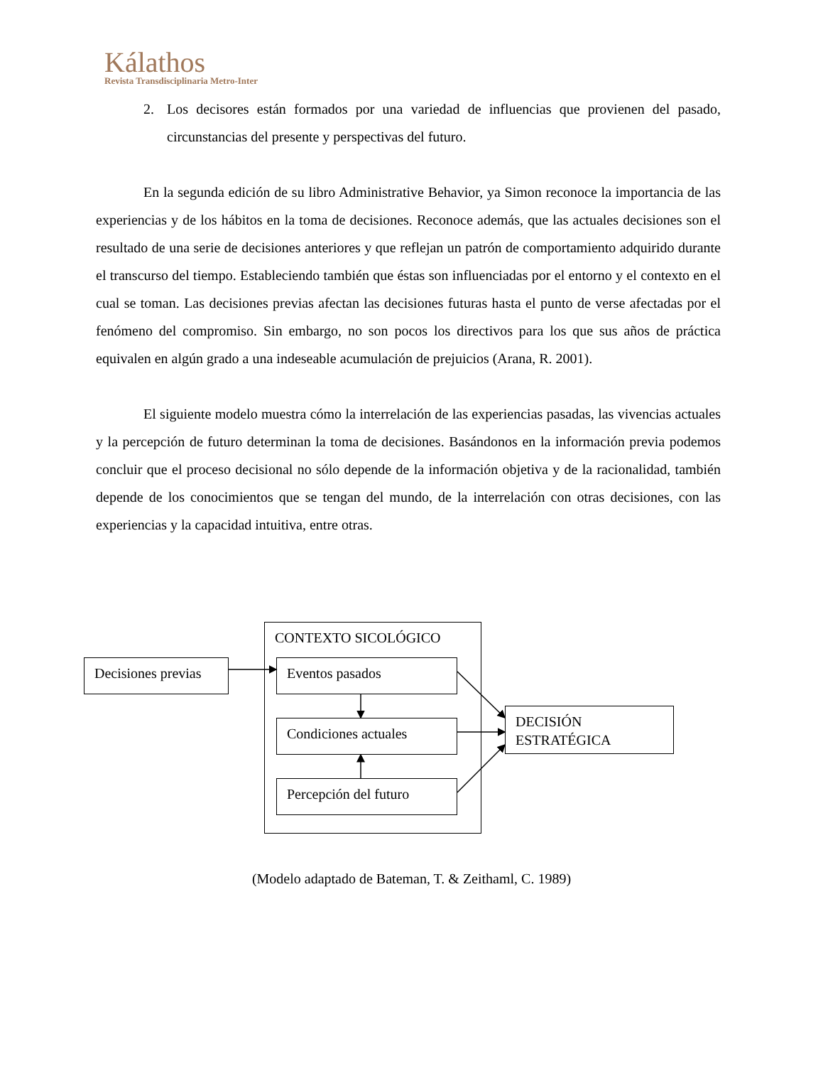Kálathos
Revista Transdisciplinaria Metro-Inter
2. Los decisores están formados por una variedad de influencias que provienen del pasado, circunstancias del presente y perspectivas del futuro.
En la segunda edición de su libro Administrative Behavior, ya Simon reconoce la importancia de las experiencias y de los hábitos en la toma de decisiones. Reconoce además, que las actuales decisiones son el resultado de una serie de decisiones anteriores y que reflejan un patrón de comportamiento adquirido durante el transcurso del tiempo. Estableciendo también que éstas son influenciadas por el entorno y el contexto en el cual se toman. Las decisiones previas afectan las decisiones futuras hasta el punto de verse afectadas por el fenómeno del compromiso. Sin embargo, no son pocos los directivos para los que sus años de práctica equivalen en algún grado a una indeseable acumulación de prejuicios (Arana, R. 2001).
El siguiente modelo muestra cómo la interrelación de las experiencias pasadas, las vivencias actuales y la percepción de futuro determinan la toma de decisiones. Basándonos en la información previa podemos concluir que el proceso decisional no sólo depende de la información objetiva y de la racionalidad, también depende de los conocimientos que se tengan del mundo, de la interrelación con otras decisiones, con las experiencias y la capacidad intuitiva, entre otras.
CONTEXTO SICOLÓGICO
Decisiones previas
Eventos pasados
Condiciones actuales
Percepción del futuro
DECISIÓN ESTRATÉGICA
(Modelo adaptado de Bateman, T. & Zeithaml, C. 1989)